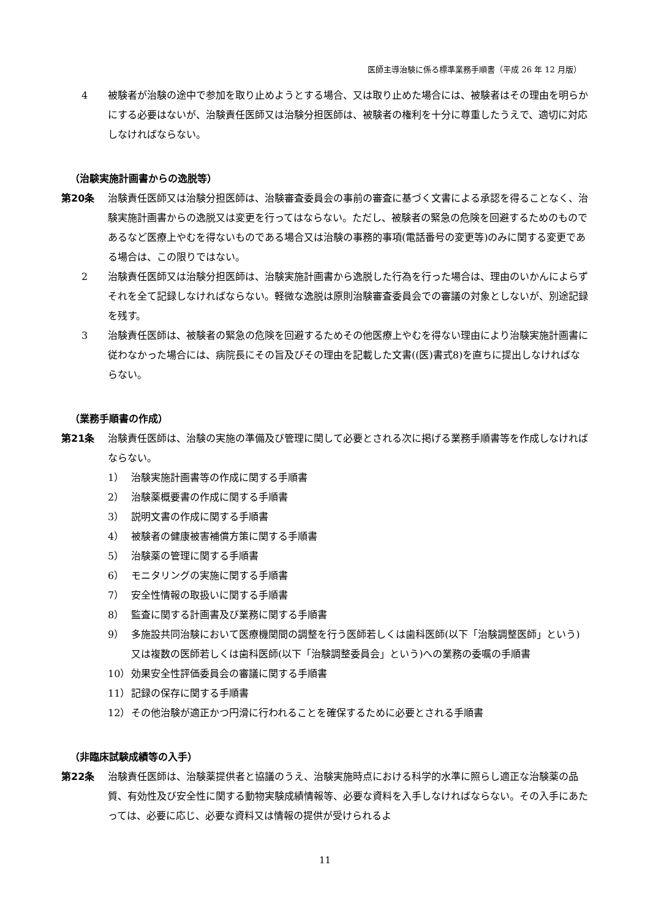医師主導治験に係る標準業務手順書（平成 26 年 12 月版）
4 被験者が治験の途中で参加を取り止めようとする場合、又は取り止めた場合には、被験者はその理由を明らかにする必要はないが、治験責任医師又は治験分担医師は、被験者の権利を十分に尊重したうえで、適切に対応しなければならない。
（治験実施計画書からの逸脱等）
第20条 治験責任医師又は治験分担医師は、治験審査委員会の事前の審査に基づく文書による承認を得ることなく、治験実施計画書からの逸脱又は変更を行ってはならない。ただし、被験者の緊急の危険を回避するためのものであるなど医療上やむを得ないものである場合又は治験の事務的事項(電話番号の変更等)のみに関する変更である場合は、この限りではない。
2 治験責任医師又は治験分担医師は、治験実施計画書から逸脱した行為を行った場合は、理由のいかんによらずそれを全て記録しなければならない。軽微な逸脱は原則治験審査委員会での審議の対象としないが、別途記録を残す。
3 治験責任医師は、被験者の緊急の危険を回避するためその他医療上やむを得ない理由により治験実施計画書に従わなかった場合には、病院長にその旨及びその理由を記載した文書((医)書式8)を直ちに提出しなければならない。
（業務手順書の作成）
第21条 治験責任医師は、治験の実施の準備及び管理に関して必要とされる次に掲げる業務手順書等を作成しなければならない。
1） 治験実施計画書等の作成に関する手順書
2） 治験薬概要書の作成に関する手順書
3） 説明文書の作成に関する手順書
4） 被験者の健康被害補償方策に関する手順書
5） 治験薬の管理に関する手順書
6） モニタリングの実施に関する手順書
7） 安全性情報の取扱いに関する手順書
8） 監査に関する計画書及び業務に関する手順書
9） 多施設共同治験において医療機関間の調整を行う医師若しくは歯科医師(以下「治験調整医師」という)又は複数の医師若しくは歯科医師(以下「治験調整委員会」という)への業務の委嘱の手順書
10） 効果安全性評価委員会の審議に関する手順書
11） 記録の保存に関する手順書
12） その他治験が適正かつ円滑に行われることを確保するために必要とされる手順書
（非臨床試験成績等の入手）
第22条 治験責任医師は、治験薬提供者と協議のうえ、治験実施時点における科学的水準に照らし適正な治験薬の品質、有効性及び安全性に関する動物実験成績情報等、必要な資料を入手しなければならない。その入手にあたっては、必要に応じ、必要な資料又は情報の提供が受けられるよ
11